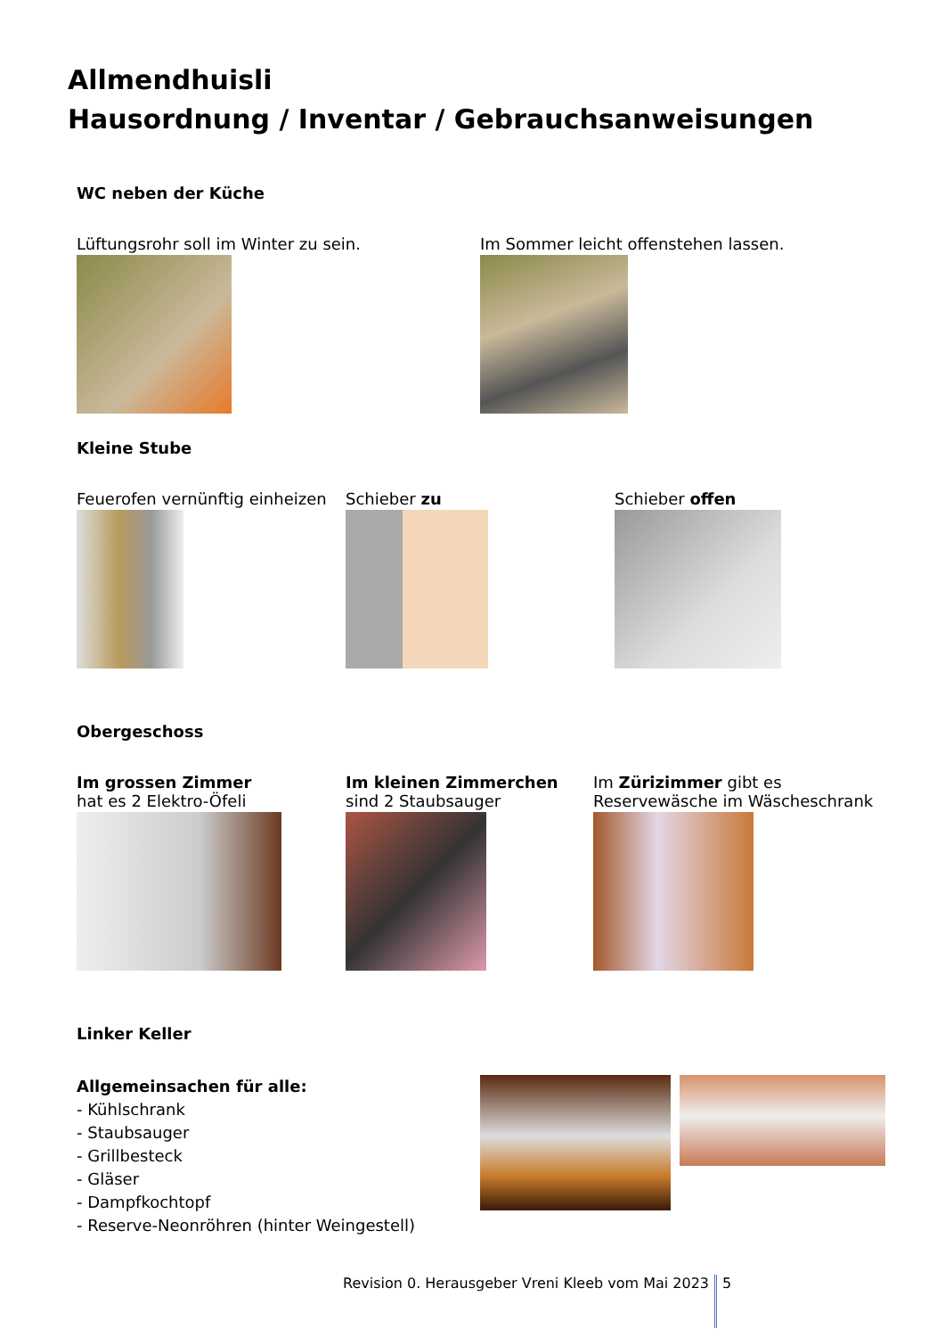Allmendhuisli
Hausordnung / Inventar / Gebrauchsanweisungen
WC neben der Küche
Lüftungsrohr soll im Winter zu sein. Im Sommer leicht offenstehen lassen.
Kleine Stube
Feuerofen vernünftig einheizen
Schieber zu Schieber offen
Obergeschoss
Im grossen Zimmer
hat es 2 Elektro-Öfeli
Im kleinen Zimmerchen
sind 2 Staubsauger
Im Zürizimmer gibt es
Reservewäsche im Wäscheschrank
Linker Keller
Allgemeinsachen für alle:
- Kühlschrank
- Staubsauger
- Grillbesteck
- Gläser
- Dampfkochtopf
- Reserve-Neonröhren (hinter Weingestell)
Revision 0. Herausgeber Vreni Kleeb vom Mai 2023 5